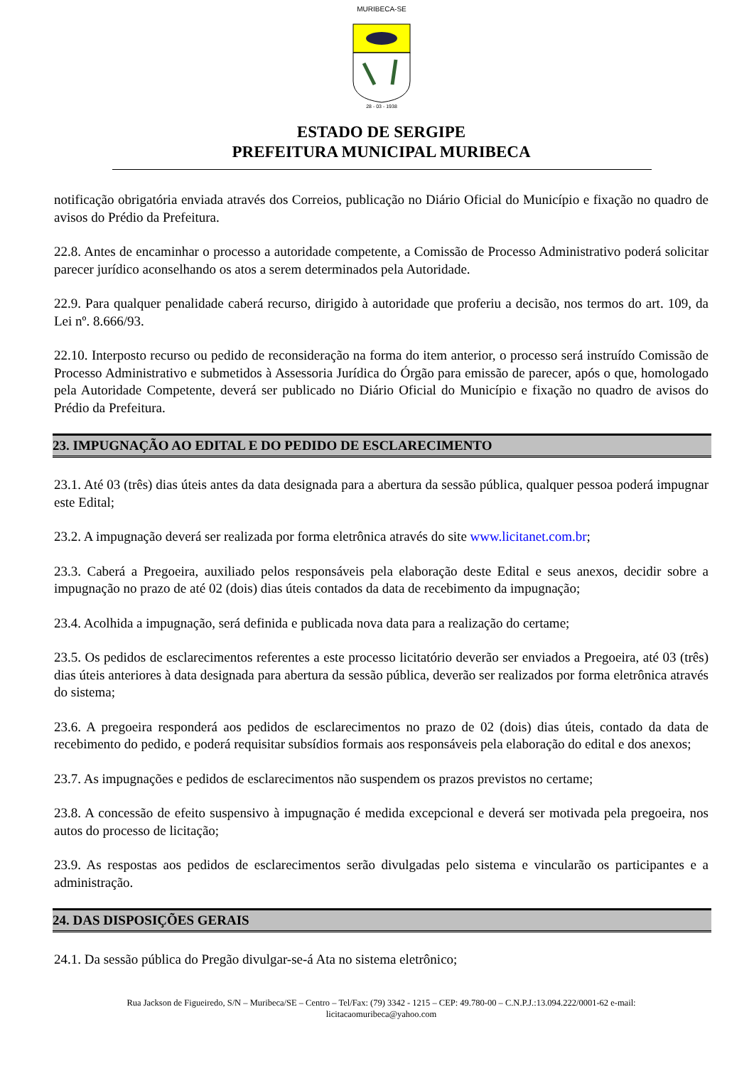MURIBECA-SE
28 - 03 - 1938
ESTADO DE SERGIPE
PREFEITURA MUNICIPAL MURIBECA
notificação obrigatória enviada através dos Correios, publicação no Diário Oficial do Município e fixação no quadro de avisos do Prédio da Prefeitura.
22.8. Antes de encaminhar o processo a autoridade competente, a Comissão de Processo Administrativo poderá solicitar parecer jurídico aconselhando os atos a serem determinados pela Autoridade.
22.9. Para qualquer penalidade caberá recurso, dirigido à autoridade que proferiu a decisão, nos termos do art. 109, da Lei nº. 8.666/93.
22.10. Interposto recurso ou pedido de reconsideração na forma do item anterior, o processo será instruído Comissão de Processo Administrativo e submetidos à Assessoria Jurídica do Órgão para emissão de parecer, após o que, homologado pela Autoridade Competente, deverá ser publicado no Diário Oficial do Município e fixação no quadro de avisos do Prédio da Prefeitura.
23. IMPUGNAÇÃO AO EDITAL E DO PEDIDO DE ESCLARECIMENTO
23.1. Até 03 (três) dias úteis antes da data designada para a abertura da sessão pública, qualquer pessoa poderá impugnar este Edital;
23.2. A impugnação deverá ser realizada por forma eletrônica através do site www.licitanet.com.br;
23.3. Caberá a Pregoeira, auxiliado pelos responsáveis pela elaboração deste Edital e seus anexos, decidir sobre a impugnação no prazo de até 02 (dois) dias úteis contados da data de recebimento da impugnação;
23.4. Acolhida a impugnação, será definida e publicada nova data para a realização do certame;
23.5. Os pedidos de esclarecimentos referentes a este processo licitatório deverão ser enviados a Pregoeira, até 03 (três) dias úteis anteriores à data designada para abertura da sessão pública, deverão ser realizados por forma eletrônica através do sistema;
23.6. A pregoeira responderá aos pedidos de esclarecimentos no prazo de 02 (dois) dias úteis, contado da data de recebimento do pedido, e poderá requisitar subsídios formais aos responsáveis pela elaboração do edital e dos anexos;
23.7. As impugnações e pedidos de esclarecimentos não suspendem os prazos previstos no certame;
23.8. A concessão de efeito suspensivo à impugnação é medida excepcional e deverá ser motivada pela pregoeira, nos autos do processo de licitação;
23.9. As respostas aos pedidos de esclarecimentos serão divulgadas pelo sistema e vincularão os participantes e a administração.
24. DAS DISPOSIÇÕES GERAIS
24.1. Da sessão pública do Pregão divulgar-se-á Ata no sistema eletrônico;
Rua Jackson de Figueiredo, S/N – Muribeca/SE – Centro – Tel/Fax: (79) 3342 - 1215 – CEP: 49.780-00 – C.N.P.J.:13.094.222/0001-62 e-mail:
licitacaomuribeca@yahoo.com